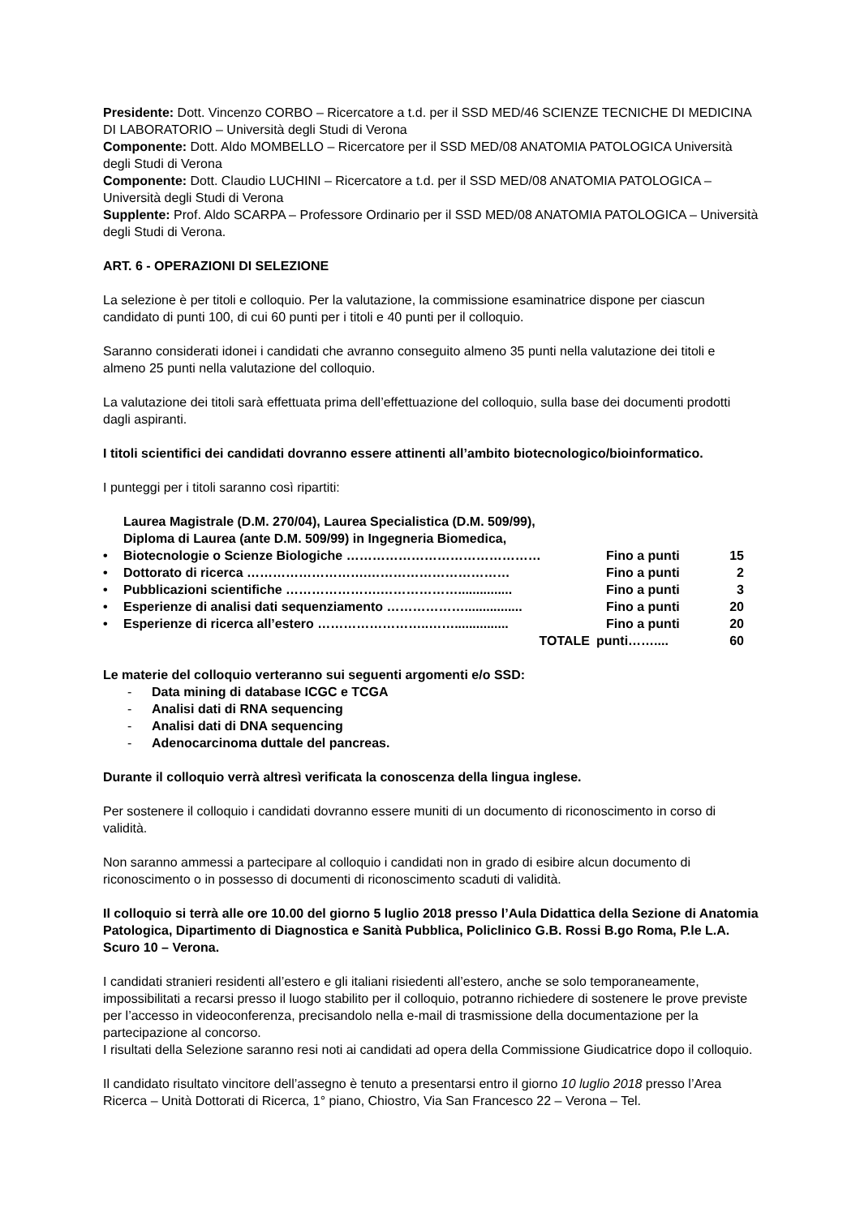Presidente: Dott. Vincenzo CORBO – Ricercatore a t.d. per il SSD MED/46 SCIENZE TECNICHE DI MEDICINA DI LABORATORIO – Università degli Studi di Verona
Componente: Dott. Aldo MOMBELLO – Ricercatore per il SSD MED/08 ANATOMIA PATOLOGICA Università degli Studi di Verona
Componente: Dott. Claudio LUCHINI – Ricercatore a t.d. per il SSD MED/08 ANATOMIA PATOLOGICA – Università degli Studi di Verona
Supplente: Prof. Aldo SCARPA – Professore Ordinario per il SSD MED/08 ANATOMIA PATOLOGICA – Università degli Studi di Verona.
ART. 6 - OPERAZIONI DI SELEZIONE
La selezione è per titoli e colloquio. Per la valutazione, la commissione esaminatrice dispone per ciascun candidato di punti 100, di cui 60 punti per i titoli e 40 punti per il colloquio.
Saranno considerati idonei i candidati che avranno conseguito almeno 35 punti nella valutazione dei titoli e almeno 25 punti nella valutazione del colloquio.
La valutazione dei titoli sarà effettuata prima dell’effettuazione del colloquio, sulla base dei documenti prodotti dagli aspiranti.
I titoli scientifici dei candidati dovranno essere attinenti all’ambito biotecnologico/bioinformatico.
I punteggi per i titoli saranno così ripartiti:
| • | Laurea Magistrale (D.M. 270/04), Laurea Specialistica (D.M. 509/99), Diploma di Laurea (ante D.M. 509/99) in Ingegneria Biomedica, Biotecnologie o Scienze Biologiche ……………………………………… | Fino a punti | 15 |
| • | Dottorato di ricerca ……………………….…………………………… | Fino a punti | 2 |
| • | Pubblicazioni scientifiche ………………….………………............... | Fino a punti | 3 |
| • | Esperienze di analisi dati sequenziamento ………………................ | Fino a punti | 20 |
| • | Esperienze di ricerca all’estero ……………………..……............... | Fino a punti | 20 |
| | TOTALE | punti…….... | 60 |
Le materie del colloquio verteranno sui seguenti argomenti e/o SSD:
- Data mining di database ICGC e TCGA
- Analisi dati di RNA sequencing
- Analisi dati di DNA sequencing
- Adenocarcinoma duttale del pancreas.
Durante il colloquio verrà altresì verificata la conoscenza della lingua inglese.
Per sostenere il colloquio i candidati dovranno essere muniti di un documento di riconoscimento in corso di validità.
Non saranno ammessi a partecipare al colloquio i candidati non in grado di esibire alcun documento di riconoscimento o in possesso di documenti di riconoscimento scaduti di validità.
Il colloquio si terrà alle ore 10.00 del giorno 5 luglio 2018 presso l’Aula Didattica della Sezione di Anatomia Patologica, Dipartimento di Diagnostica e Sanità Pubblica, Policlinico G.B. Rossi B.go Roma, P.le L.A. Scuro 10 – Verona.
I candidati stranieri residenti all’estero e gli italiani risiedenti all’estero, anche se solo temporaneamente, impossibilitati a recarsi presso il luogo stabilito per il colloquio, potranno richiedere di sostenere le prove previste per l’accesso in videoconferenza, precisandolo nella e-mail di trasmissione della documentazione per la partecipazione al concorso.
I risultati della Selezione saranno resi noti ai candidati ad opera della Commissione Giudicatrice dopo il colloquio.
Il candidato risultato vincitore dell’assegno è tenuto a presentarsi entro il giorno 10 luglio 2018 presso l’Area Ricerca – Unità Dottorati di Ricerca, 1° piano, Chiostro, Via San Francesco 22 – Verona – Tel.